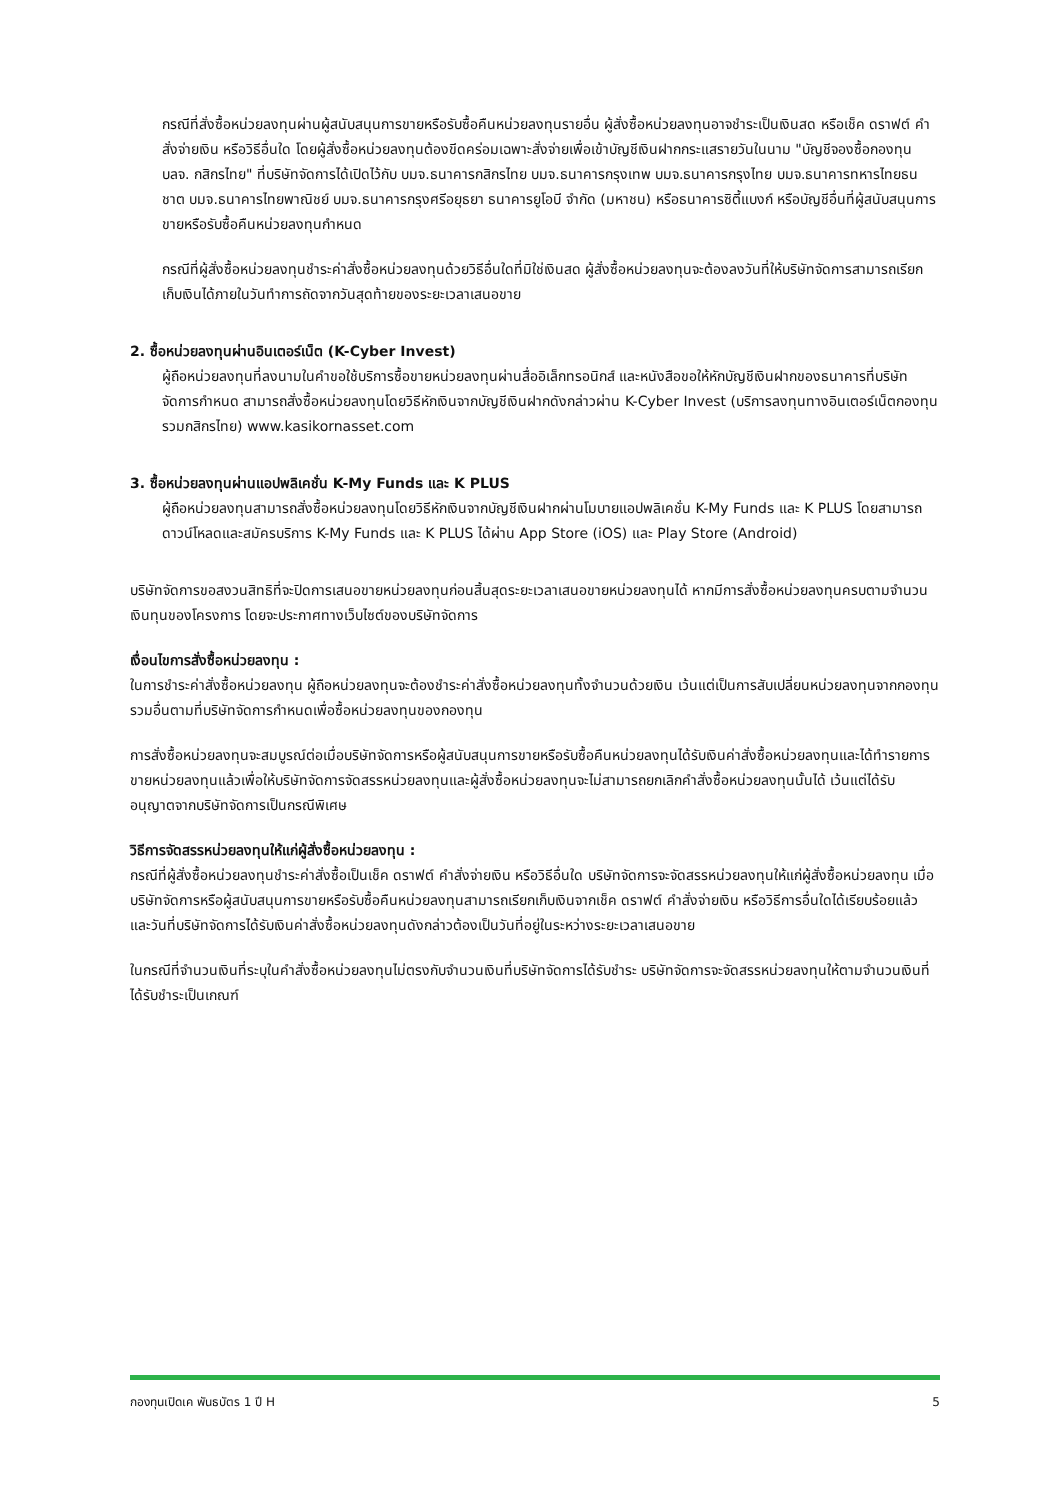กรณีที่สั่งซื้อหน่วยลงทุนผ่านผู้สนับสนุนการขายหรือรับซื้อคืนหน่วยลงทุนรายอื่น ผู้สั่งซื้อหน่วยลงทุนอาจชำระเป็นเงินสด หรือเช็ค ดราฟต์ คำสั่งจ่ายเงิน หรือวิธีอื่นใด โดยผู้สั่งซื้อหน่วยลงทุนต้องขีดคร่อมเฉพาะสั่งจ่ายเพื่อเข้าบัญชีเงินฝากกระแสรายวันในนาม "บัญชีจองซื้อกองทุน บลจ. กสิกรไทย" ที่บริษัทจัดการได้เปิดไว้กับ บมจ.ธนาคารกสิกรไทย บมจ.ธนาคารกรุงเทพ บมจ.ธนาคารกรุงไทย บมจ.ธนาคารทหารไทยธนชาต บมจ.ธนาคารไทยพาณิชย์ บมจ.ธนาคารกรุงศรีอยุธยา ธนาคารยูโอบี จำกัด (มหาชน) หรือธนาคารซิตี้แบงก์ หรือบัญชีอื่นที่ผู้สนับสนุนการขายหรือรับซื้อคืนหน่วยลงทุนกำหนด
กรณีที่ผู้สั่งซื้อหน่วยลงทุนชำระค่าสั่งซื้อหน่วยลงทุนด้วยวิธีอื่นใดที่มิใช่เงินสด ผู้สั่งซื้อหน่วยลงทุนจะต้องลงวันที่ให้บริษัทจัดการสามารถเรียกเก็บเงินได้ภายในวันทำการถัดจากวันสุดท้ายของระยะเวลาเสนอขาย
2. ซื้อหน่วยลงทุนผ่านอินเตอร์เน็ต (K-Cyber Invest)
ผู้ถือหน่วยลงทุนที่ลงนามในคำขอใช้บริการซื้อขายหน่วยลงทุนผ่านสื่ออิเล็กทรอนิกส์ และหนังสือขอให้หักบัญชีเงินฝากของธนาคารที่บริษัทจัดการกำหนด สามารถสั่งซื้อหน่วยลงทุนโดยวิธีหักเงินจากบัญชีเงินฝากดังกล่าวผ่าน K-Cyber Invest (บริการลงทุนทางอินเตอร์เน็ตกองทุนรวมกสิกรไทย) www.kasikornasset.com
3. ซื้อหน่วยลงทุนผ่านแอปพลิเคชั่น K-My Funds และ K PLUS
ผู้ถือหน่วยลงทุนสามารถสั่งซื้อหน่วยลงทุนโดยวิธีหักเงินจากบัญชีเงินฝากผ่านโมบายแอปพลิเคชั่น K-My Funds และ K PLUS โดยสามารถดาวน์โหลดและสมัครบริการ K-My Funds และ K PLUS ได้ผ่าน App Store (iOS) และ Play Store (Android)
บริษัทจัดการขอสงวนสิทธิที่จะปิดการเสนอขายหน่วยลงทุนก่อนสิ้นสุดระยะเวลาเสนอขายหน่วยลงทุนได้ หากมีการสั่งซื้อหน่วยลงทุนครบตามจำนวนเงินทุนของโครงการ โดยจะประกาศทางเว็บไซต์ของบริษัทจัดการ
เงื่อนไขการสั่งซื้อหน่วยลงทุน :
ในการชำระค่าสั่งซื้อหน่วยลงทุน ผู้ถือหน่วยลงทุนจะต้องชำระค่าสั่งซื้อหน่วยลงทุนทั้งจำนวนด้วยเงิน เว้นแต่เป็นการสับเปลี่ยนหน่วยลงทุนจากกองทุนรวมอื่นตามที่บริษัทจัดการกำหนดเพื่อซื้อหน่วยลงทุนของกองทุน
การสั่งซื้อหน่วยลงทุนจะสมบูรณ์ต่อเมื่อบริษัทจัดการหรือผู้สนับสนุนการขายหรือรับซื้อคืนหน่วยลงทุนได้รับเงินค่าสั่งซื้อหน่วยลงทุนและได้ทำรายการขายหน่วยลงทุนแล้วเพื่อให้บริษัทจัดการจัดสรรหน่วยลงทุนและผู้สั่งซื้อหน่วยลงทุนจะไม่สามารถยกเลิกคำสั่งซื้อหน่วยลงทุนนั้นได้ เว้นแต่ได้รับอนุญาตจากบริษัทจัดการเป็นกรณีพิเศษ
วิธีการจัดสรรหน่วยลงทุนให้แก่ผู้สั่งซื้อหน่วยลงทุน :
กรณีที่ผู้สั่งซื้อหน่วยลงทุนชำระค่าสั่งซื้อเป็นเช็ค ดราฟต์ คำสั่งจ่ายเงิน หรือวิธีอื่นใด บริษัทจัดการจะจัดสรรหน่วยลงทุนให้แก่ผู้สั่งซื้อหน่วยลงทุน เมื่อบริษัทจัดการหรือผู้สนับสนุนการขายหรือรับซื้อคืนหน่วยลงทุนสามารถเรียกเก็บเงินจากเช็ค ดราฟต์ คำสั่งจ่ายเงิน หรือวิธีการอื่นใดได้เรียบร้อยแล้ว และวันที่บริษัทจัดการได้รับเงินค่าสั่งซื้อหน่วยลงทุนดังกล่าวต้องเป็นวันที่อยู่ในระหว่างระยะเวลาเสนอขาย
ในกรณีที่จำนวนเงินที่ระบุในคำสั่งซื้อหน่วยลงทุนไม่ตรงกับจำนวนเงินที่บริษัทจัดการได้รับชำระ บริษัทจัดการจะจัดสรรหน่วยลงทุนให้ตามจำนวนเงินที่ได้รับชำระเป็นเกณฑ์
กองทุนเปิดเค พันธบัตร 1 ปี H 5